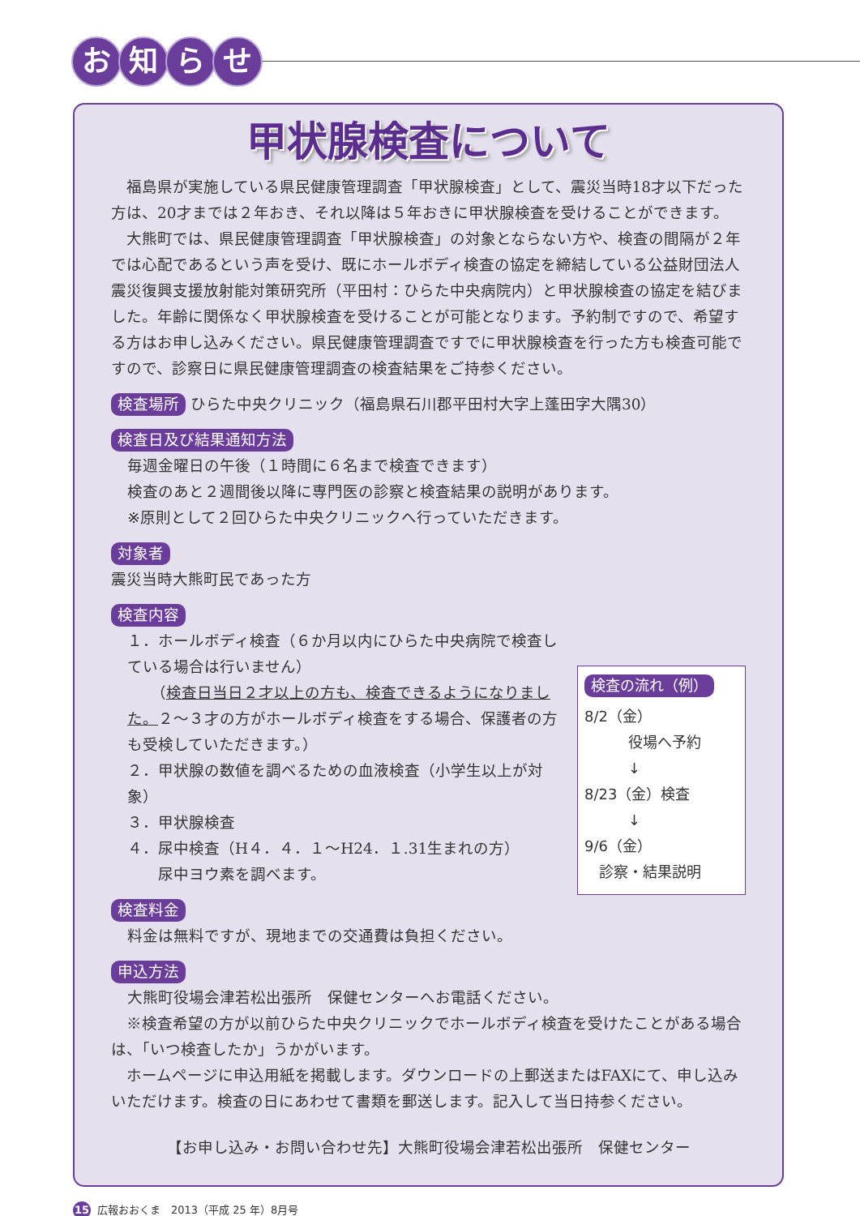お知らせ
甲状腺検査について
福島県が実施している県民健康管理調査「甲状腺検査」として、震災当時18才以下だった方は、20才までは２年おき、それ以降は５年おきに甲状腺検査を受けることができます。
大熊町では、県民健康管理調査「甲状腺検査」の対象とならない方や、検査の間隔が２年では心配であるという声を受け、既にホールボディ検査の協定を締結している公益財団法人震災復興支援放射能対策研究所（平田村：ひらた中央病院内）と甲状腺検査の協定を結びました。年齢に関係なく甲状腺検査を受けることが可能となります。予約制ですので、希望する方はお申し込みください。県民健康管理調査ですでに甲状腺検査を行った方も検査可能ですので、診察日に県民健康管理調査の検査結果をご持参ください。
検査場所 ひらた中央クリニック（福島県石川郡平田村大字上蓬田字大隅30）
検査日及び結果通知方法
毎週金曜日の午後（１時間に６名まで検査できます）
検査のあと２週間後以降に専門医の診察と検査結果の説明があります。
※原則として２回ひらた中央クリニックへ行っていただきます。
対象者
震災当時大熊町民であった方
検査内容
１．ホールボディ検査（６か月以内にひらた中央病院で検査している場合は行いません）
　　（検査日当日２才以上の方も、検査できるようになりました。２～３才の方がホールボディ検査をする場合、保護者の方も受検していただきます。）
２．甲状腺の数値を調べるための血液検査（小学生以上が対象）
３．甲状腺検査
４．尿中検査（H４．４．１～H24．１.31生まれの方）
　　尿中ヨウ素を調べます。
検査料金
料金は無料ですが、現地までの交通費は負担ください。
申込方法
大熊町役場会津若松出張所　保健センターへお電話ください。
検査の流れ（例）
8/2（金）
　　　役場へ予約
　　　↓
8/23（金）検査
　　　↓
9/6（金）
　診察・結果説明
※検査希望の方が以前ひらた中央クリニックでホールボディ検査を受けたことがある場合は、「いつ検査したか」うかがいます。
ホームページに申込用紙を掲載します。ダウンロードの上郵送またはFAXにて、申し込みいただけます。検査の日にあわせて書類を郵送します。記入して当日持参ください。
【お申し込み・お問い合わせ先】大熊町役場会津若松出張所　保健センター
15 広報おおくま　2013（平成 25 年）8月号